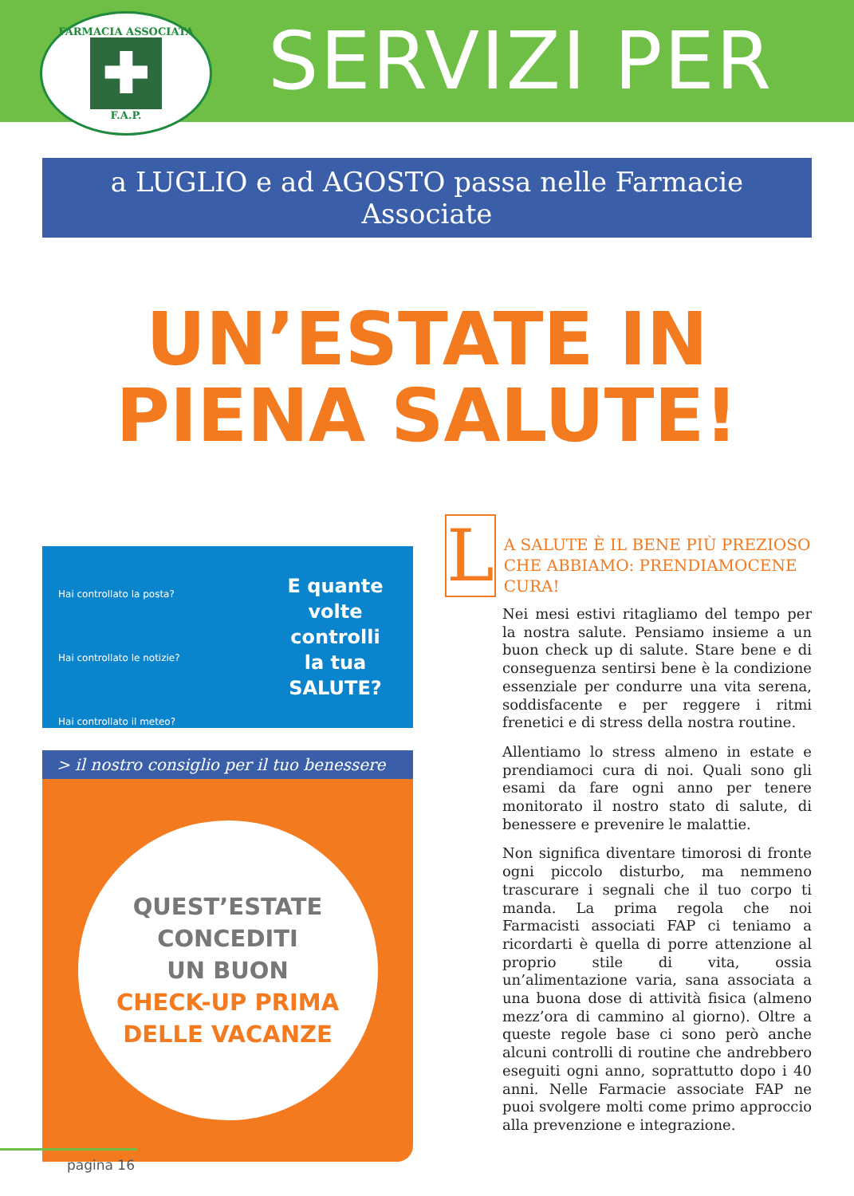FARMACIA ASSOCIATA
✚
F.A.P.
SERVIZI PER
a LUGLIO e ad AGOSTO passa nelle Farmacie Associate
UN’ESTATE IN
PIENA SALUTE!
Hai controllato la posta?
Hai controllato le notizie?
Hai controllato il meteo?
E quante volte
controlli
la tua SALUTE?
> il nostro consiglio per il tuo benessere
QUEST’ESTATE
CONCEDITI
UN BUON
CHECK-UP PRIMA
DELLE VACANZE
L
A SALUTE È IL BENE PIÙ PREZIOSO CHE ABBIAMO: PRENDIAMOCENE CURA!
Nei mesi estivi ritagliamo del tempo per la nostra salute. Pensiamo insieme a un buon check up di salute. Stare bene e di conseguenza sentirsi bene è la condizione essenziale per condurre una vita serena, soddisfacente e per reggere i ritmi frenetici e di stress della nostra routine.
Allentiamo lo stress almeno in estate e prendiamoci cura di noi. Quali sono gli esami da fare ogni anno per tenere monitorato il nostro stato di salute, di benessere e prevenire le malattie.
Non significa diventare timorosi di fronte ogni piccolo disturbo, ma nemmeno trascurare i segnali che il tuo corpo ti manda. La prima regola che noi Farmacisti associati FAP ci teniamo a ricordarti è quella di porre attenzione al proprio stile di vita, ossia un’alimentazione varia, sana associata a una buona dose di attività fisica (almeno mezz’ora di cammino al giorno). Oltre a queste regole base ci sono però anche alcuni controlli di routine che andrebbero eseguiti ogni anno, soprattutto dopo i 40 anni. Nelle Farmacie associate FAP ne puoi svolgere molti come primo approccio alla prevenzione e integrazione.
pagina 16